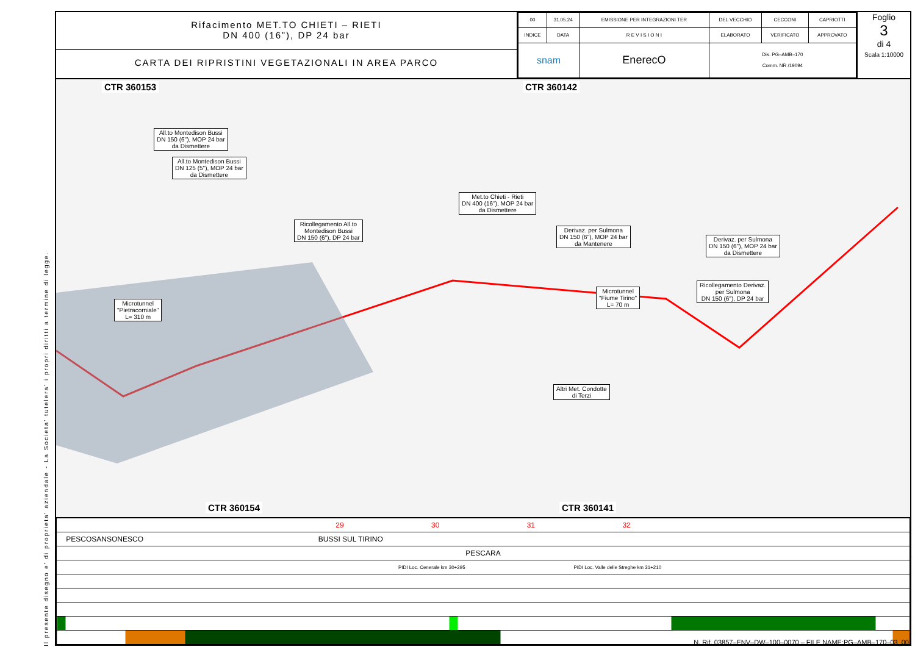Il presente disegno e' di proprieta' aziendale - La Societa' tutelera' i propri diritti a termine di legge.
Rifacimento MET.TO CHIETI – RIETI
DN 400 (16”), DP 24 bar
CARTA DEI RIPRISTINI VEGETAZIONALI IN AREA PARCO
| 00 | 31.05.24 | EMISSIONE PER INTEGRAZIONI TER | DEL VECCHIO | CECCONI | CAPRIOTTI |
| INDICE | DATA | R E V I S I O N I | ELABORATO | VERIFICATO | APPROVATO |
| snam | | EnerecO | Dis. PG–AMB–170 Comm. NR /19094 | | |
Foglio
3
di 4
Scala 1:10000
CTR 360153 CTR 360142
All.to Montedison Bussi
DN 150 (6"), MOP 24 bar
da Dismettere
All.to Montedison Bussi
DN 125 (5"), MOP 24 bar
da Dismettere
Ricollegamento All.to
Montedison Bussi
DN 150 (6"), DP 24 bar
Met.to Chieti - Rieti
DN 400 (16"), MOP 24 bar
da Dismettere
Derivaz. per Sulmona
DN 150 (6"), MOP 24 bar
da Mantenere
Derivaz. per Sulmona
DN 150 (6"), MOP 24 bar
da Dismettere
Ricollegamento Derivaz.
per Sulmona
DN 150 (6"), DP 24 bar
Microtunnel
"Fiume Tirino"
L= 70 m
Microtunnel
"Pietracorniale"
L= 310 m
Altri Met. Condotte
di Terzi
CTR 360154 CTR 360141
| 29 30 31 32 |
| PESCOSANSONESCO BUSSI SUL TIRINO |
| PESCARA |
| PIDI Loc. Cenerale km 30+295 PIDI Loc. Valle delle Streghe km 31+210 |
N. Rif. 03857–ENV–DW–100–0070 – FILE NAME:PG–AMB–170–03_00